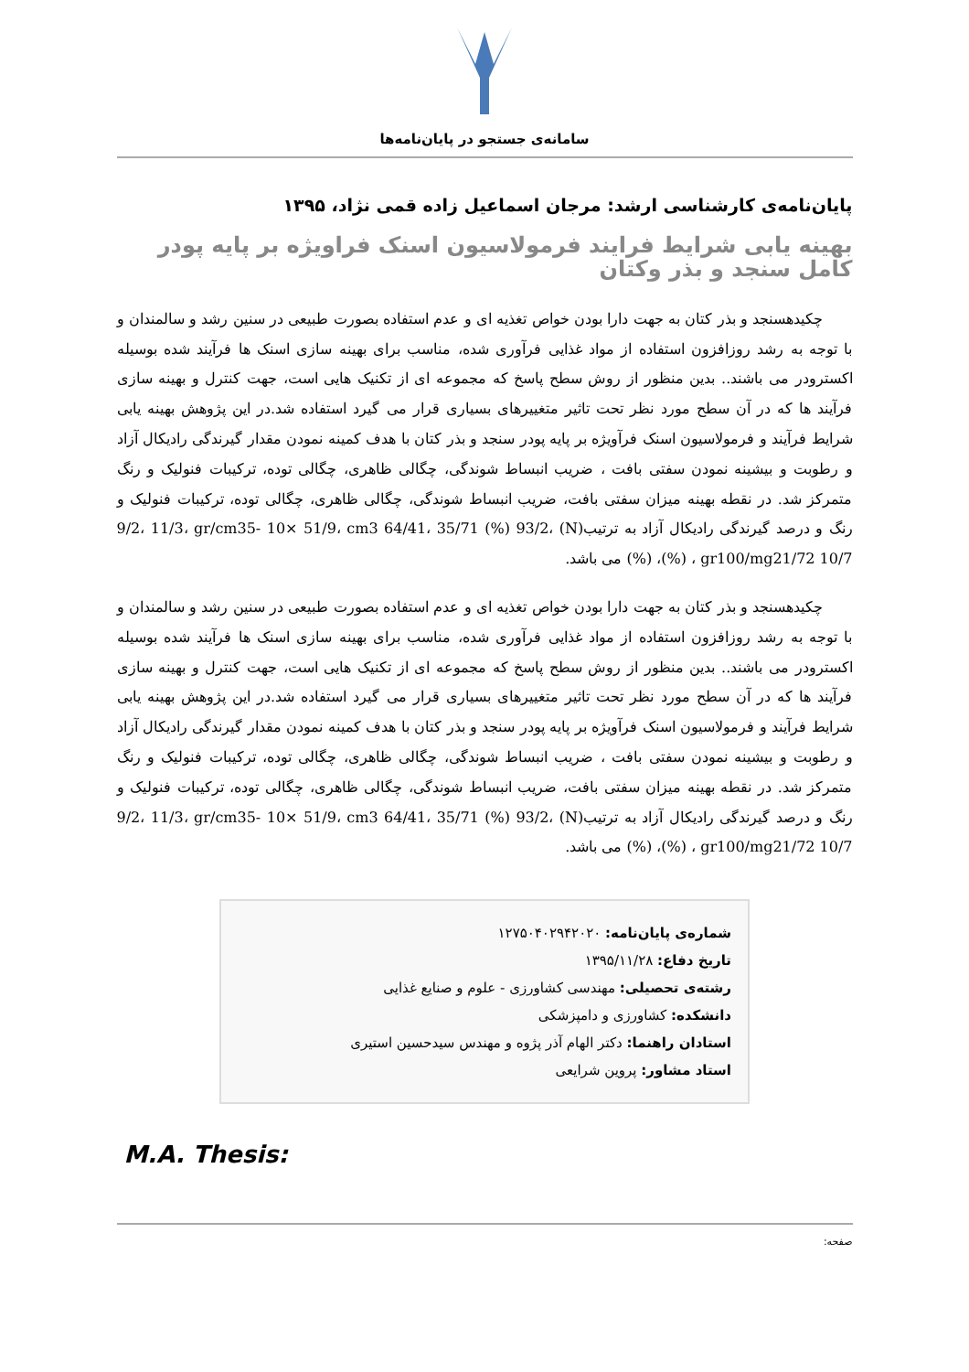سامانه‌ی جستجو در پایان‌نامه‌ها
پایان‌نامه‌ی کارشناسی ارشد: مرجان اسماعیل زاده قمی نژاد، ۱۳۹۵
بهینه یابی شرایط فرایند فرمولاسیون اسنک فراویژه بر پایه پودر کامل سنجد و بذر وکتان
چکیدهسنجد و بذر کتان به جهت دارا بودن خواص تغذیه ای و عدم استفاده بصورت طبیعی در سنین رشد و سالمندان و با توجه به رشد روزافزون استفاده از مواد غذایی فرآوری شده، مناسب برای بهینه سازی اسنک ها فرآیند شده بوسیله اکسترودر می باشند.. بدین منظور از روش سطح پاسخ که مجموعه ای از تکنیک هایی است، جهت کنترل و بهینه سازی فرآیند ها که در آن سطح مورد نظر تحت تاثیر متغییرهای بسیاری قرار می گیرد استفاده شد.در این پژوهش بهینه یابی شرایط فرآیند و فرمولاسیون اسنک فرآویژه بر پایه پودر سنجد و بذر کتان با هدف کمینه نمودن مقدار گیرندگی رادیکال آزاد و رطوبت و بیشینه نمودن سفتی بافت ، ضریب انبساط شوندگی، چگالی ظاهری، چگالی توده، ترکیبات فنولیک و رنگ متمرکز شد. در نقطه بهینه میزان سفتی بافت، ضریب انبساط شوندگی، چگالی ظاهری، چگالی توده، ترکیبات فنولیک و رنگ و درصد گیرندگی رادیکال آزاد به ترتیب(N) 9/2، 11/3، gr/cm35- 10× 51/9، cm3 64/41، 35/71 (%) 93/2، (%) ، gr100/mg21/72 10/7، (%) می باشد.
چکیدهسنجد و بذر کتان به جهت دارا بودن خواص تغذیه ای و عدم استفاده بصورت طبیعی در سنین رشد و سالمندان و با توجه به رشد روزافزون استفاده از مواد غذایی فرآوری شده، مناسب برای بهینه سازی اسنک ها فرآیند شده بوسیله اکسترودر می باشند.. بدین منظور از روش سطح پاسخ که مجموعه ای از تکنیک هایی است، جهت کنترل و بهینه سازی فرآیند ها که در آن سطح مورد نظر تحت تاثیر متغییرهای بسیاری قرار می گیرد استفاده شد.در این پژوهش بهینه یابی شرایط فرآیند و فرمولاسیون اسنک فرآویژه بر پایه پودر سنجد و بذر کتان با هدف کمینه نمودن مقدار گیرندگی رادیکال آزاد و رطوبت و بیشینه نمودن سفتی بافت ، ضریب انبساط شوندگی، چگالی ظاهری، چگالی توده، ترکیبات فنولیک و رنگ متمرکز شد. در نقطه بهینه میزان سفتی بافت، ضریب انبساط شوندگی، چگالی ظاهری، چگالی توده، ترکیبات فنولیک و رنگ و درصد گیرندگی رادیکال آزاد به ترتیب(N) 9/2، 11/3، gr/cm35- 10× 51/9، cm3 64/41، 35/71 (%) 93/2، (%) ، gr100/mg21/72 10/7، (%) می باشد.
شماره‌ی پایان‌نامه: ۱۲۷۵۰۴۰۲۹۴۲۰۲۰
تاریخ دفاع: ۱۳۹۵/۱۱/۲۸
رشته‌ی تحصیلی: مهندسی کشاورزی - علوم و صنایع غذایی
دانشکده: کشاورزی و دامپزشکی
استادان راهنما: دکتر الهام آذر پژوه و مهندس سیدحسین استیری
استاد مشاور: پروین شرایعی
M.A. Thesis:
صفحه: